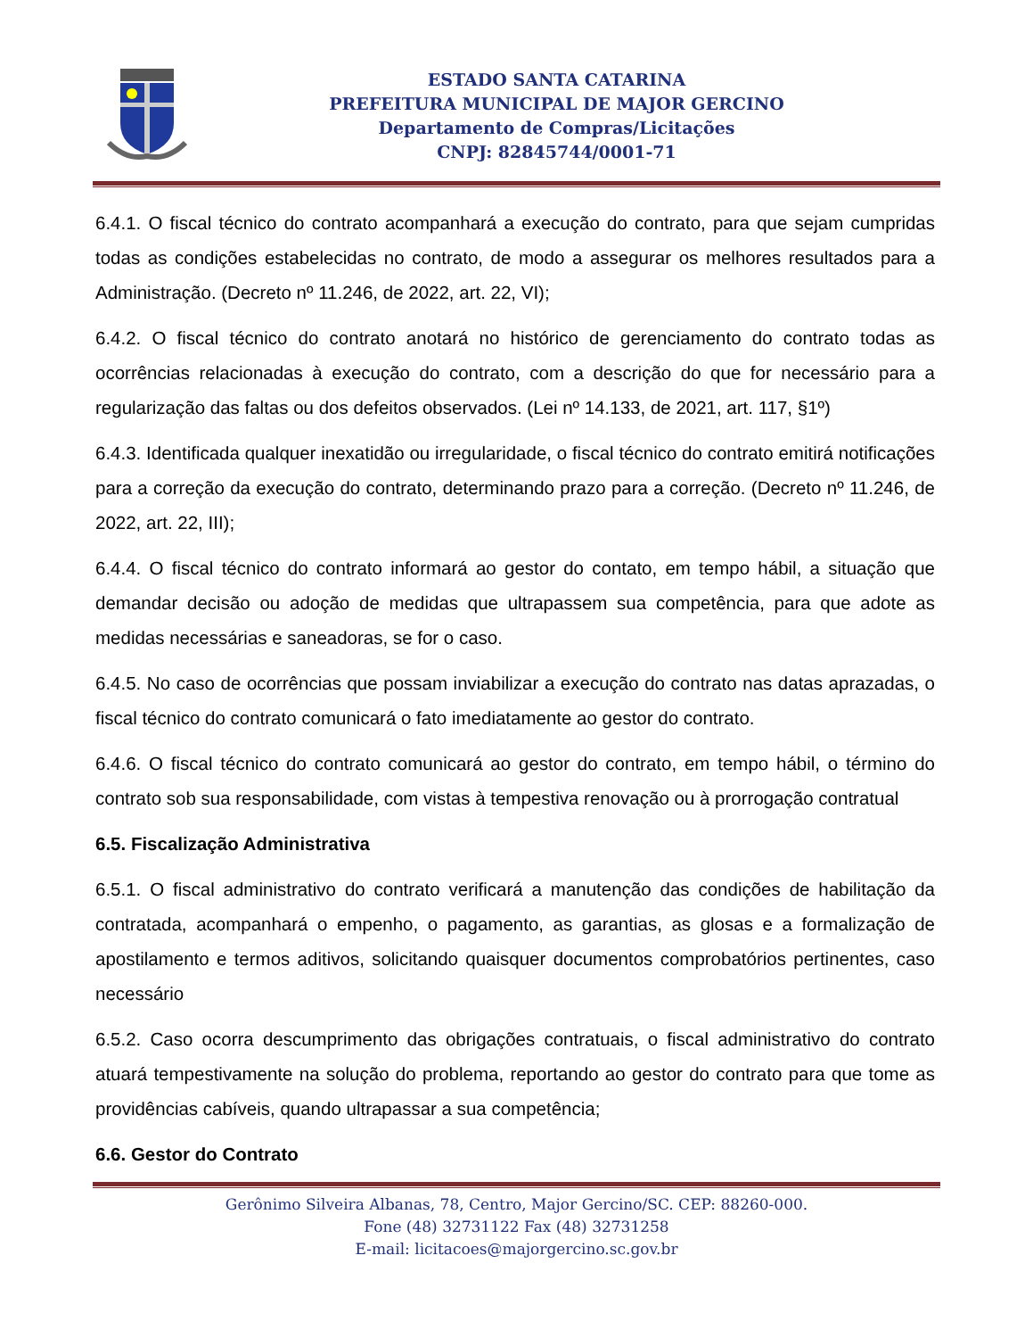ESTADO SANTA CATARINA
PREFEITURA MUNICIPAL DE MAJOR GERCINO
Departamento de Compras/Licitações
CNPJ: 82845744/0001-71
6.4.1. O fiscal técnico do contrato acompanhará a execução do contrato, para que sejam cumpridas todas as condições estabelecidas no contrato, de modo a assegurar os melhores resultados para a Administração. (Decreto nº 11.246, de 2022, art. 22, VI);
6.4.2. O fiscal técnico do contrato anotará no histórico de gerenciamento do contrato todas as ocorrências relacionadas à execução do contrato, com a descrição do que for necessário para a regularização das faltas ou dos defeitos observados. (Lei nº 14.133, de 2021, art. 117, §1º)
6.4.3. Identificada qualquer inexatidão ou irregularidade, o fiscal técnico do contrato emitirá notificações para a correção da execução do contrato, determinando prazo para a correção. (Decreto nº 11.246, de 2022, art. 22, III);
6.4.4. O fiscal técnico do contrato informará ao gestor do contato, em tempo hábil, a situação que demandar decisão ou adoção de medidas que ultrapassem sua competência, para que adote as medidas necessárias e saneadoras, se for o caso.
6.4.5. No caso de ocorrências que possam inviabilizar a execução do contrato nas datas aprazadas, o fiscal técnico do contrato comunicará o fato imediatamente ao gestor do contrato.
6.4.6. O fiscal técnico do contrato comunicará ao gestor do contrato, em tempo hábil, o término do contrato sob sua responsabilidade, com vistas à tempestiva renovação ou à prorrogação contratual
6.5. Fiscalização Administrativa
6.5.1. O fiscal administrativo do contrato verificará a manutenção das condições de habilitação da contratada, acompanhará o empenho, o pagamento, as garantias, as glosas e a formalização de apostilamento e termos aditivos, solicitando quaisquer documentos comprobatórios pertinentes, caso necessário
6.5.2. Caso ocorra descumprimento das obrigações contratuais, o fiscal administrativo do contrato atuará tempestivamente na solução do problema, reportando ao gestor do contrato para que tome as providências cabíveis, quando ultrapassar a sua competência;
6.6. Gestor do Contrato
Gerônimo Silveira Albanas, 78, Centro, Major Gercino/SC. CEP: 88260-000.
Fone (48) 32731122 Fax (48) 32731258
E-mail: licitacoes@majorgercino.sc.gov.br